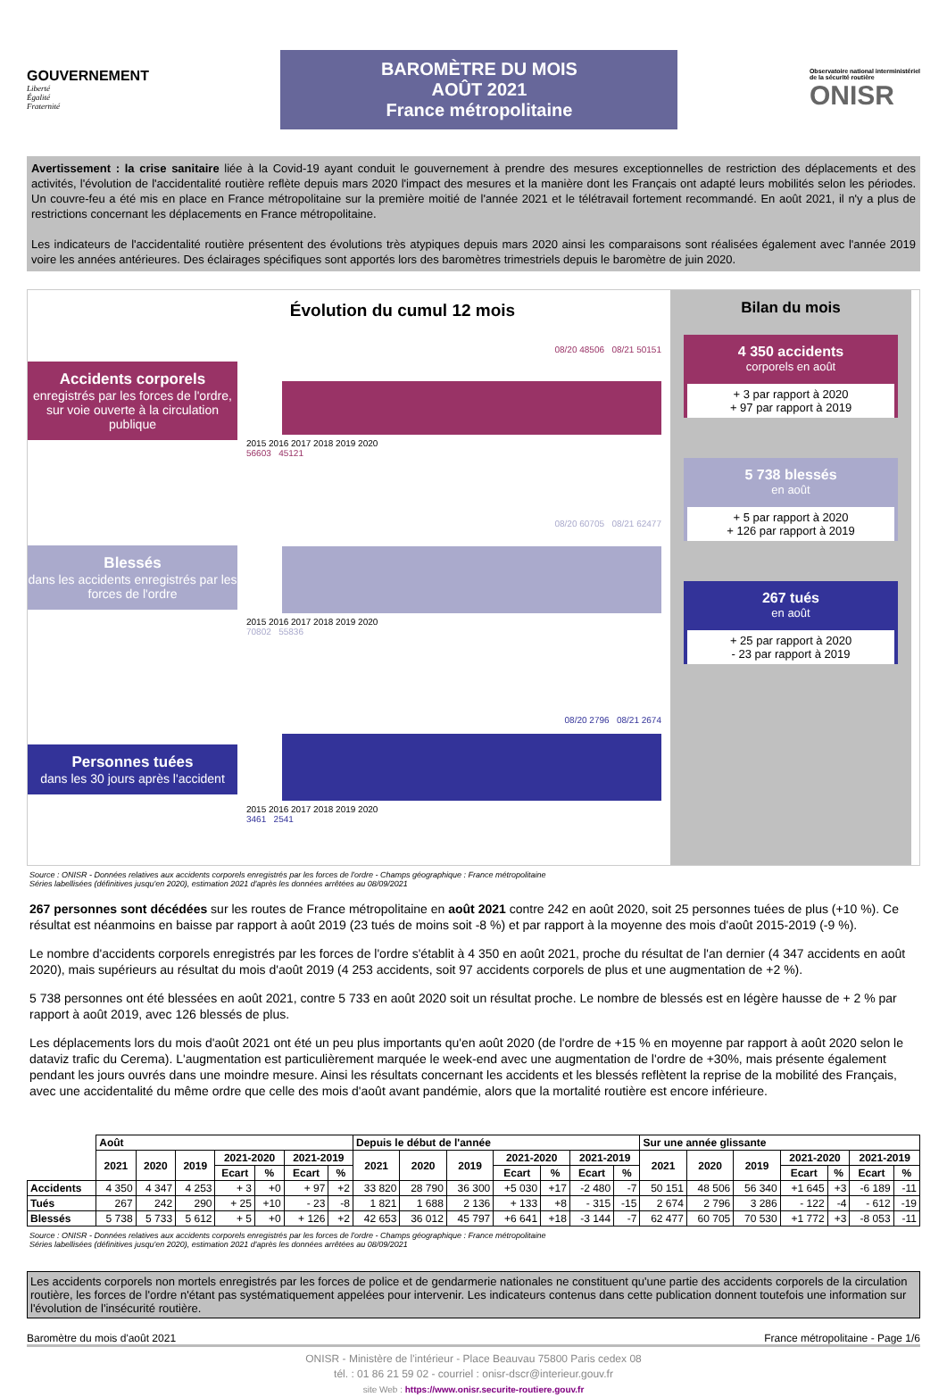GOUVERNEMENT
Liberté
Égalité
Fraternité
BAROMÈTRE DU MOIS
AOÛT 2021
France métropolitaine
Observatoire national interministériel
de la sécurité routière
ONISR
Avertissement : la crise sanitaire liée à la Covid-19 ayant conduit le gouvernement à prendre des mesures exceptionnelles de restriction des déplacements et des activités, l'évolution de l'accidentalité routière reflète depuis mars 2020 l'impact des mesures et la manière dont les Français ont adapté leurs mobilités selon les périodes. Un couvre-feu a été mis en place en France métropolitaine sur la première moitié de l'année 2021 et le télétravail fortement recommandé. En août 2021, il n'y a plus de restrictions concernant les déplacements en France métropolitaine.
Les indicateurs de l'accidentalité routière présentent des évolutions très atypiques depuis mars 2020 ainsi les comparaisons sont réalisées également avec l'année 2019 voire les années antérieures. Des éclairages spécifiques sont apportés lors des baromètres trimestriels depuis le baromètre de juin 2020.
Évolution du cumul 12 mois
Accidents corporels
enregistrés par les forces de l'ordre, sur voie ouverte à la circulation publique
08/20 48506 08/21 50151
2015 2016 2017 2018 2019 2020
56603 45121
Blessés
dans les accidents enregistrés par les forces de l'ordre
08/20 60705 08/21 62477
2015 2016 2017 2018 2019 2020
70802 55836
Personnes tuées
dans les 30 jours après l'accident
08/20 2796 08/21 2674
2015 2016 2017 2018 2019 2020
3461 2541
Bilan du mois
4 350 accidents
corporels en août
+ 3 par rapport à 2020
+ 97 par rapport à 2019
5 738 blessés
en août
+ 5 par rapport à 2020
+ 126 par rapport à 2019
267 tués
en août
+ 25 par rapport à 2020
- 23 par rapport à 2019
Source : ONISR - Données relatives aux accidents corporels enregistrés par les forces de l'ordre - Champs géographique : France métropolitaine
Séries labellisées (définitives jusqu'en 2020), estimation 2021 d'après les données arrêtées au 08/09/2021
267 personnes sont décédées sur les routes de France métropolitaine en août 2021 contre 242 en août 2020, soit 25 personnes tuées de plus (+10 %). Ce résultat est néanmoins en baisse par rapport à août 2019 (23 tués de moins soit -8 %) et par rapport à la moyenne des mois d'août 2015-2019 (-9 %).
Le nombre d'accidents corporels enregistrés par les forces de l'ordre s'établit à 4 350 en août 2021, proche du résultat de l'an dernier (4 347 accidents en août 2020), mais supérieurs au résultat du mois d'août 2019 (4 253 accidents, soit 97 accidents corporels de plus et une augmentation de +2 %).
5 738 personnes ont été blessées en août 2021, contre 5 733 en août 2020 soit un résultat proche. Le nombre de blessés est en légère hausse de + 2 % par rapport à août 2019, avec 126 blessés de plus.
Les déplacements lors du mois d'août 2021 ont été un peu plus importants qu'en août 2020 (de l'ordre de +15 % en moyenne par rapport à août 2020 selon le dataviz trafic du Cerema). L'augmentation est particulièrement marquée le week-end avec une augmentation de l'ordre de +30%, mais présente également pendant les jours ouvrés dans une moindre mesure. Ainsi les résultats concernant les accidents et les blessés reflètent la reprise de la mobilité des Français, avec une accidentalité du même ordre que celle des mois d'août avant pandémie, alors que la mortalité routière est encore inférieure.
| | Août | | | | | | | Depuis le début de l'année | | | | | | | Sur une année glissante | | | | | | |
| | 2021 | 2020 | 2019 | 2021-2020 | | 2021-2019 | | 2021 | 2020 | 2019 | 2021-2020 | | 2021-2019 | | 2021 | 2020 | 2019 | 2021-2020 | | 2021-2019 | |
| | | | | Ecart | % | Ecart | % | | | | Ecart | % | Ecart | % | | | | Ecart | % | Ecart | % |
| Accidents | 4 350 | 4 347 | 4 253 | + 3 | +0 | + 97 | +2 | 33 820 | 28 790 | 36 300 | +5 030 | +17 | -2 480 | -7 | 50 151 | 48 506 | 56 340 | +1 645 | +3 | -6 189 | -11 |
| Tués | 267 | 242 | 290 | + 25 | +10 | - 23 | -8 | 1 821 | 1 688 | 2 136 | + 133 | +8 | - 315 | -15 | 2 674 | 2 796 | 3 286 | - 122 | -4 | - 612 | -19 |
| Blessés | 5 738 | 5 733 | 5 612 | + 5 | +0 | + 126 | +2 | 42 653 | 36 012 | 45 797 | +6 641 | +18 | -3 144 | -7 | 62 477 | 60 705 | 70 530 | +1 772 | +3 | -8 053 | -11 |
Source : ONISR - Données relatives aux accidents corporels enregistrés par les forces de l'ordre - Champs géographique : France métropolitaine
Séries labellisées (définitives jusqu'en 2020), estimation 2021 d'après les données arrêtées au 08/09/2021
Les accidents corporels non mortels enregistrés par les forces de police et de gendarmerie nationales ne constituent qu'une partie des accidents corporels de la circulation routière, les forces de l'ordre n'étant pas systématiquement appelées pour intervenir. Les indicateurs contenus dans cette publication donnent toutefois une information sur l'évolution de l'insécurité routière.
Baromètre du mois d'août 2021 France métropolitaine - Page 1/6
ONISR - Ministère de l'intérieur - Place Beauvau 75800 Paris cedex 08
tél. : 01 86 21 59 02 - courriel : onisr-dscr@interieur.gouv.fr
site Web : https://www.onisr.securite-routiere.gouv.fr